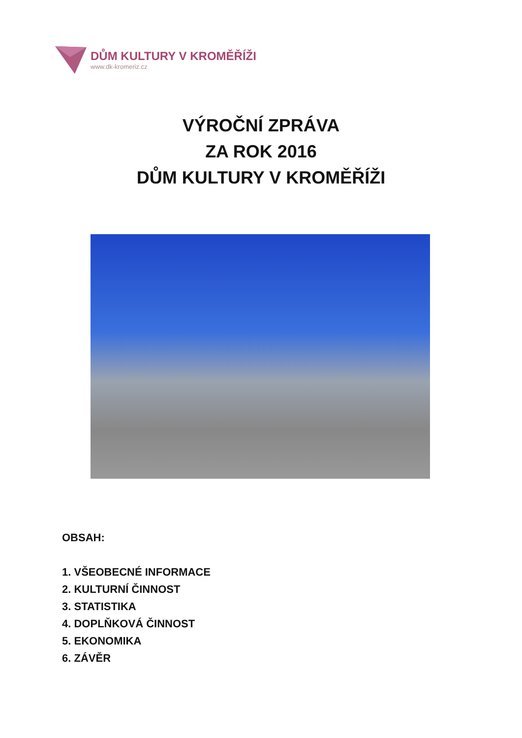DŮM KULTURY V KROMĚŘÍŽI
www.dk-kromeriz.cz
VÝROČNÍ ZPRÁVA
ZA ROK 2016
DŮM KULTURY V KROMĚŘÍŽI
OBSAH:
1. VŠEOBECNÉ INFORMACE
2. KULTURNÍ ČINNOST
3. STATISTIKA
4. DOPLŇKOVÁ ČINNOST
5. EKONOMIKA
6. ZÁVĚR